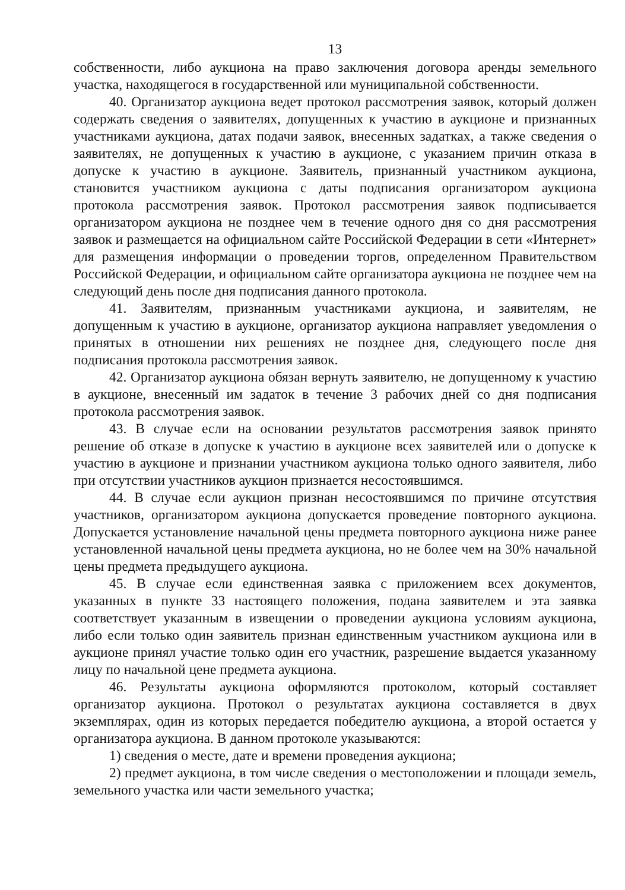13
собственности, либо аукциона на право заключения договора аренды земельного участка, находящегося в государственной или муниципальной собственности.
40. Организатор аукциона ведет протокол рассмотрения заявок, который должен содержать сведения о заявителях, допущенных к участию в аукционе и признанных участниками аукциона, датах подачи заявок, внесенных задатках, а также сведения о заявителях, не допущенных к участию в аукционе, с указанием причин отказа в допуске к участию в аукционе. Заявитель, признанный участником аукциона, становится участником аукциона с даты подписания организатором аукциона протокола рассмотрения заявок. Протокол рассмотрения заявок подписывается организатором аукциона не позднее чем в течение одного дня со дня рассмотрения заявок и размещается на официальном сайте Российской Федерации в сети «Интернет» для размещения информации о проведении торгов, определенном Правительством Российской Федерации, и официальном сайте организатора аукциона не позднее чем на следующий день после дня подписания данного протокола.
41. Заявителям, признанным участниками аукциона, и заявителям, не допущенным к участию в аукционе, организатор аукциона направляет уведомления о принятых в отношении них решениях не позднее дня, следующего после дня подписания протокола рассмотрения заявок.
42. Организатор аукциона обязан вернуть заявителю, не допущенному к участию в аукционе, внесенный им задаток в течение 3 рабочих дней со дня подписания протокола рассмотрения заявок.
43. В случае если на основании результатов рассмотрения заявок принято решение об отказе в допуске к участию в аукционе всех заявителей или о допуске к участию в аукционе и признании участником аукциона только одного заявителя, либо при отсутствии участников аукцион признается несостоявшимся.
44. В случае если аукцион признан несостоявшимся по причине отсутствия участников, организатором аукциона допускается проведение повторного аукциона. Допускается установление начальной цены предмета повторного аукциона ниже ранее установленной начальной цены предмета аукциона, но не более чем на 30% начальной цены предмета предыдущего аукциона.
45. В случае если единственная заявка с приложением всех документов, указанных в пункте 33 настоящего положения, подана заявителем и эта заявка соответствует указанным в извещении о проведении аукциона условиям аукциона, либо если только один заявитель признан единственным участником аукциона или в аукционе принял участие только один его участник, разрешение выдается указанному лицу по начальной цене предмета аукциона.
46. Результаты аукциона оформляются протоколом, который составляет организатор аукциона. Протокол о результатах аукциона составляется в двух экземплярах, один из которых передается победителю аукциона, а второй остается у организатора аукциона. В данном протоколе указываются:
1) сведения о месте, дате и времени проведения аукциона;
2) предмет аукциона, в том числе сведения о местоположении и площади земель, земельного участка или части земельного участка;